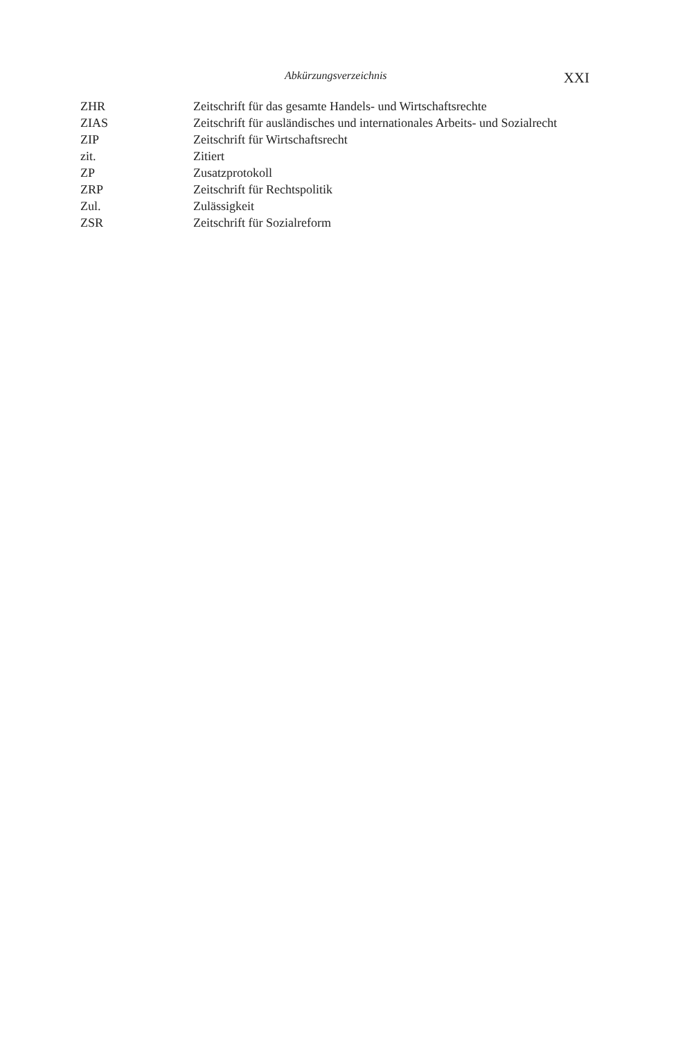Abkürzungsverzeichnis XXI
| ZHR | Zeitschrift für das gesamte Handels- und Wirtschaftsrechte |
| ZIAS | Zeitschrift für ausländisches und internationales Arbeits- und Sozialrecht |
| ZIP | Zeitschrift für Wirtschaftsrecht |
| zit. | Zitiert |
| ZP | Zusatzprotokoll |
| ZRP | Zeitschrift für Rechtspolitik |
| Zul. | Zulässigkeit |
| ZSR | Zeitschrift für Sozialreform |